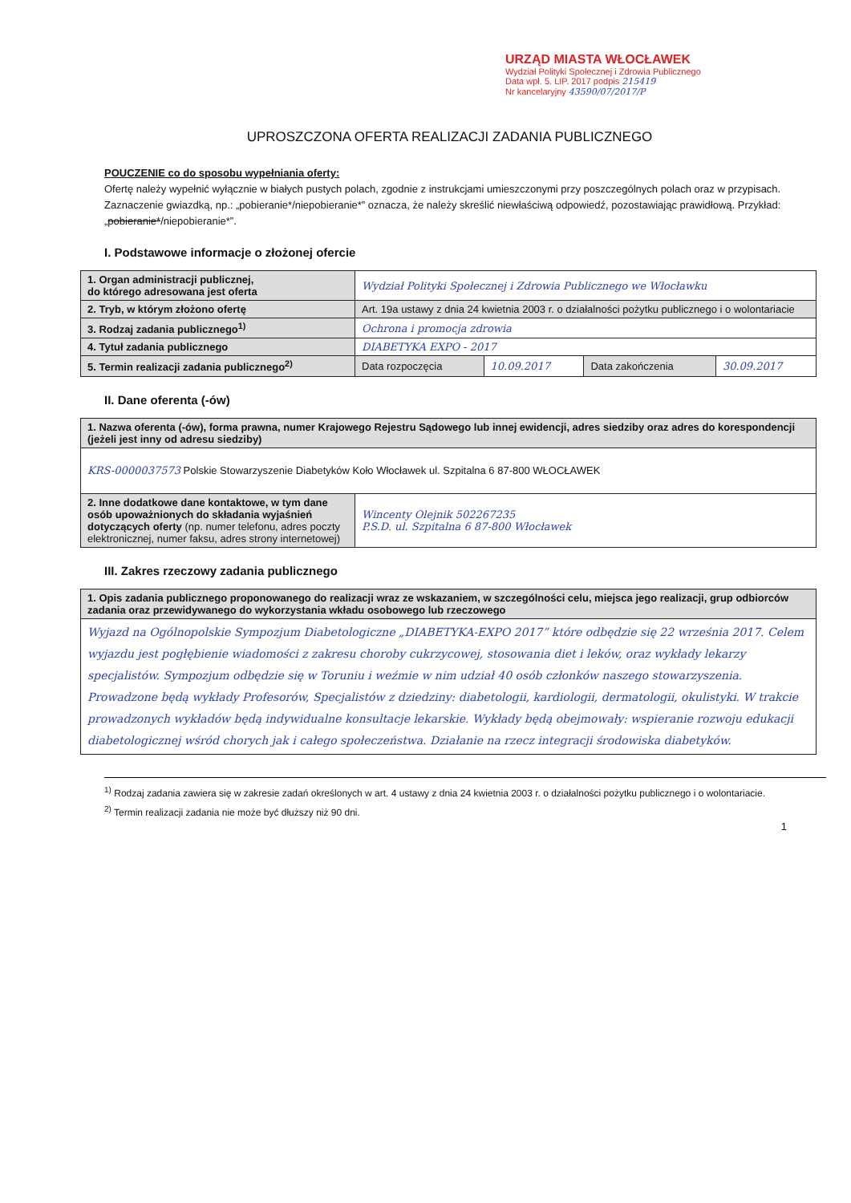URZĄD MIASTA WŁOCŁAWEK
Wydział Polityki Społecznej i Zdrowia Publicznego
Data wpł. 5. LIP. 2017 podpis 215419
Nr kancelaryjny 43590/07/2017/P
UPROSZCZONA OFERTA REALIZACJI ZADANIA PUBLICZNEGO
POUCZENIE co do sposobu wypełniania oferty:
Ofertę należy wypełnić wyłącznie w białych pustych polach, zgodnie z instrukcjami umieszczonymi przy poszczególnych polach oraz w przypisach.
Zaznaczenie gwiazdką, np.: „pobieranie*/niepobieranie*” oznacza, że należy skreślić niewłaściwą odpowiedź, pozostawiając prawidłową. Przykład: „pobieranie*/niepobieranie*”.
I. Podstawowe informacje o złożonej ofercie
| 1. Organ administracji publicznej, do którego adresowana jest oferta | Wydział Polityki Społecznej i Zdrowia Publicznego we Włocławku | | | |
| 2. Tryb, w którym złożono ofertę | Art. 19a ustawy z dnia 24 kwietnia 2003 r. o działalności pożytku publicznego i o wolontariacie | | | |
| 3. Rodzaj zadania publicznego<sup>1)</sup> | Ochrona i promocja zdrowia | | | |
| 4. Tytuł zadania publicznego | DIABETYKA EXPO - 2017 | | | |
| 5. Termin realizacji zadania publicznego<sup>2)</sup> | Data rozpoczęcia | 10.09.2017 | Data zakończenia | 30.09.2017 |
II. Dane oferenta (-ów)
| 1. Nazwa oferenta (-ów), forma prawna, numer Krajowego Rejestru Sądowego lub innej ewidencji, adres siedziby oraz adres do korespondencji (jeżeli jest inny od adresu siedziby) | |
| KRS-0000037573 Polskie Stowarzyszenie Diabetyków Koło Włocławek ul. Szpitalna 6 87-800 WŁOCŁAWEK | |
| 2. Inne dodatkowe dane kontaktowe, w tym dane osób upoważnionych do składania wyjaśnień dotyczących oferty (np. numer telefonu, adres poczty elektronicznej, numer faksu, adres strony internetowej) | Wincenty Olejnik 502267235 P.S.D. ul. Szpitalna 6 87-800 Włocławek |
III. Zakres rzeczowy zadania publicznego
| 1. Opis zadania publicznego proponowanego do realizacji wraz ze wskazaniem, w szczególności celu, miejsca jego realizacji, grup odbiorców zadania oraz przewidywanego do wykorzystania wkładu osobowego lub rzeczowego |
| Wyjazd na Ogólnopolskie Sympozjum Diabetologiczne „DIABETYKA-EXPO 2017” które odbędzie się 22 września 2017. Celem wyjazdu jest pogłębienie wiadomości z zakresu choroby cukrzycowej, stosowania diet i leków, oraz wykłady lekarzy specjalistów. Sympozjum odbędzie się w Toruniu i weźmie w nim udział 40 osób członków naszego stowarzyszenia. Prowadzone będą wykłady Profesorów, Specjalistów z dziedziny: diabetologii, kardiologii, dermatologii, okulistyki. W trakcie prowadzonych wykładów będą indywidualne konsultacje lekarskie. Wykłady będą obejmowały: wspieranie rozwoju edukacji diabetologicznej wśród chorych jak i całego społeczeństwa. Działanie na rzecz integracji środowiska diabetyków. |
<sup>1)</sup> Rodzaj zadania zawiera się w zakresie zadań określonych w art. 4 ustawy z dnia 24 kwietnia 2003 r. o działalności pożytku publicznego i o wolontariacie.
<sup>2)</sup> Termin realizacji zadania nie może być dłuższy niż 90 dni.
1